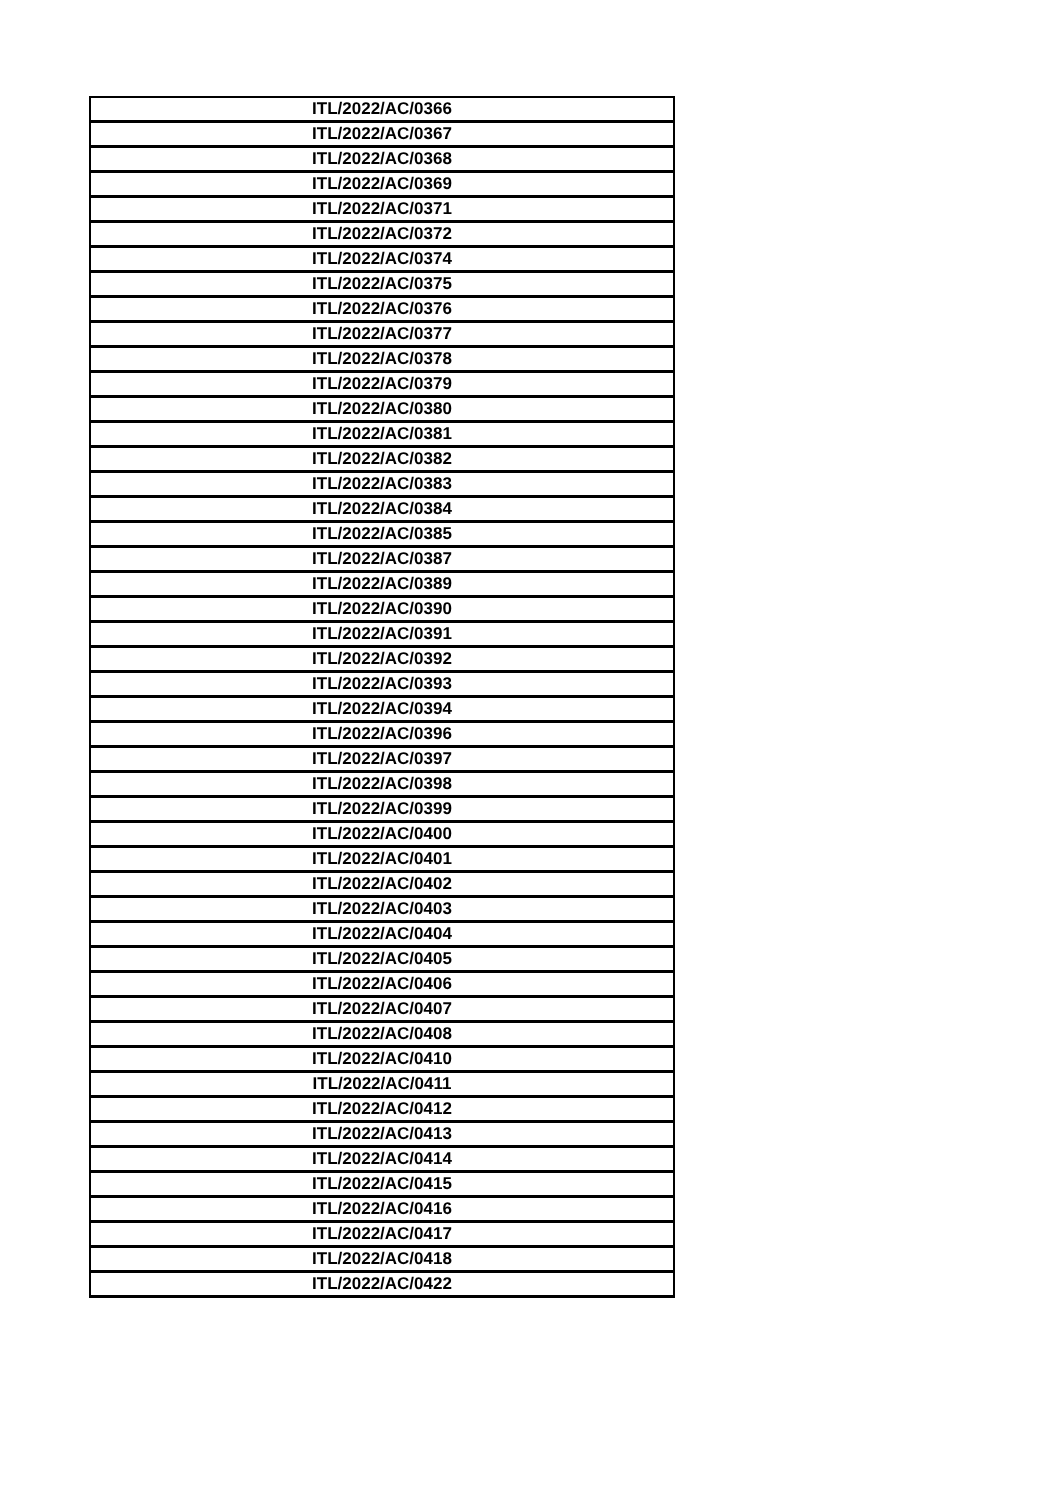| ITL/2022/AC/0366 |
| ITL/2022/AC/0367 |
| ITL/2022/AC/0368 |
| ITL/2022/AC/0369 |
| ITL/2022/AC/0371 |
| ITL/2022/AC/0372 |
| ITL/2022/AC/0374 |
| ITL/2022/AC/0375 |
| ITL/2022/AC/0376 |
| ITL/2022/AC/0377 |
| ITL/2022/AC/0378 |
| ITL/2022/AC/0379 |
| ITL/2022/AC/0380 |
| ITL/2022/AC/0381 |
| ITL/2022/AC/0382 |
| ITL/2022/AC/0383 |
| ITL/2022/AC/0384 |
| ITL/2022/AC/0385 |
| ITL/2022/AC/0387 |
| ITL/2022/AC/0389 |
| ITL/2022/AC/0390 |
| ITL/2022/AC/0391 |
| ITL/2022/AC/0392 |
| ITL/2022/AC/0393 |
| ITL/2022/AC/0394 |
| ITL/2022/AC/0396 |
| ITL/2022/AC/0397 |
| ITL/2022/AC/0398 |
| ITL/2022/AC/0399 |
| ITL/2022/AC/0400 |
| ITL/2022/AC/0401 |
| ITL/2022/AC/0402 |
| ITL/2022/AC/0403 |
| ITL/2022/AC/0404 |
| ITL/2022/AC/0405 |
| ITL/2022/AC/0406 |
| ITL/2022/AC/0407 |
| ITL/2022/AC/0408 |
| ITL/2022/AC/0410 |
| ITL/2022/AC/0411 |
| ITL/2022/AC/0412 |
| ITL/2022/AC/0413 |
| ITL/2022/AC/0414 |
| ITL/2022/AC/0415 |
| ITL/2022/AC/0416 |
| ITL/2022/AC/0417 |
| ITL/2022/AC/0418 |
| ITL/2022/AC/0422 |